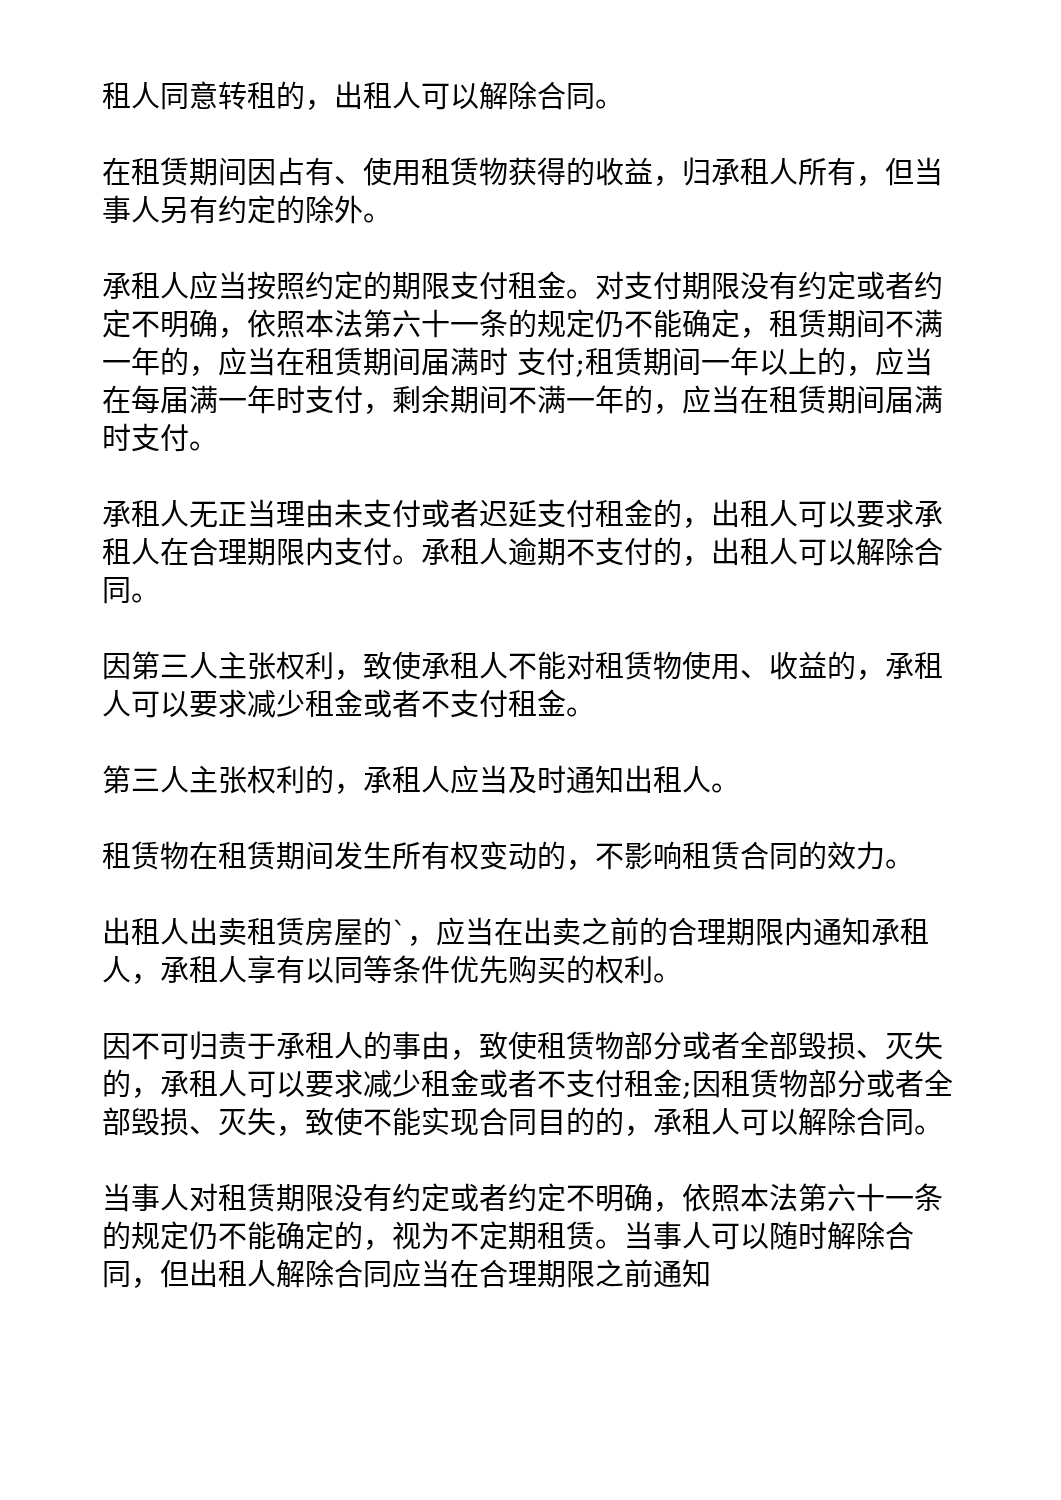租人同意转租的，出租人可以解除合同。
在租赁期间因占有、使用租赁物获得的收益，归承租人所有，但当事人另有约定的除外。
承租人应当按照约定的期限支付租金。对支付期限没有约定或者约定不明确，依照本法第六十一条的规定仍不能确定，租赁期间不满一年的，应当在租赁期间届满时 支付;租赁期间一年以上的，应当在每届满一年时支付，剩余期间不满一年的，应当在租赁期间届满时支付。
承租人无正当理由未支付或者迟延支付租金的，出租人可以要求承租人在合理期限内支付。承租人逾期不支付的，出租人可以解除合同。
因第三人主张权利，致使承租人不能对租赁物使用、收益的，承租人可以要求减少租金或者不支付租金。
第三人主张权利的，承租人应当及时通知出租人。
租赁物在租赁期间发生所有权变动的，不影响租赁合同的效力。
出租人出卖租赁房屋的`，应当在出卖之前的合理期限内通知承租人，承租人享有以同等条件优先购买的权利。
因不可归责于承租人的事由，致使租赁物部分或者全部毁损、灭失的，承租人可以要求减少租金或者不支付租金;因租赁物部分或者全部毁损、灭失，致使不能实现合同目的的，承租人可以解除合同。
当事人对租赁期限没有约定或者约定不明确，依照本法第六十一条的规定仍不能确定的，视为不定期租赁。当事人可以随时解除合同，但出租人解除合同应当在合理期限之前通知